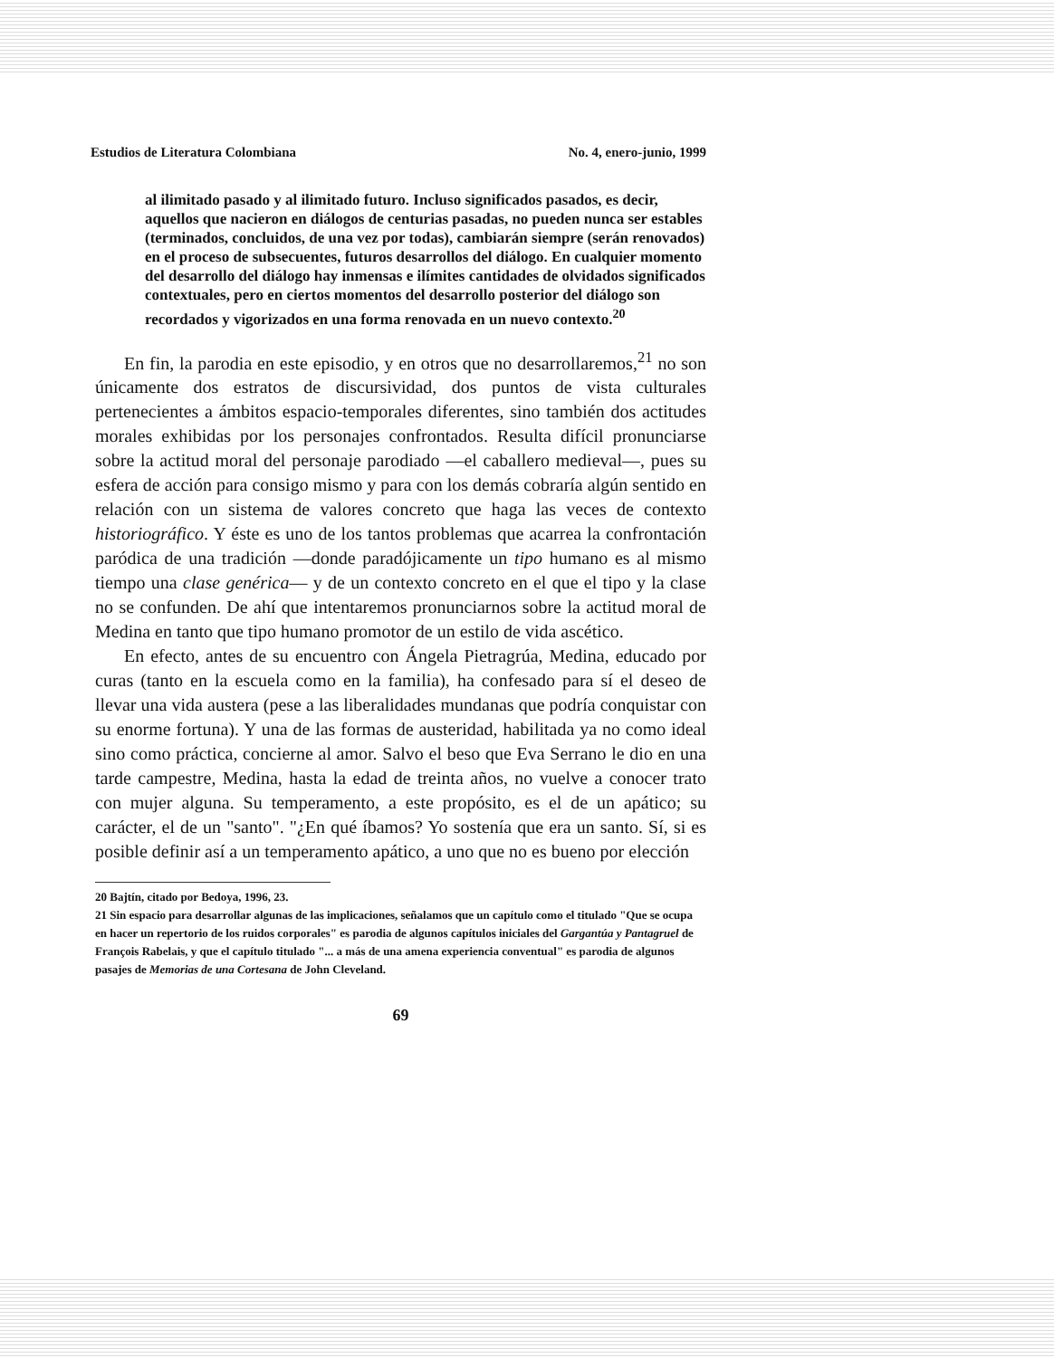Estudios de Literatura Colombiana No. 4, enero-junio, 1999
al ilimitado pasado y al ilimitado futuro. Incluso significados pasados, es decir, aquellos que nacieron en diálogos de centurias pasadas, no pueden nunca ser estables (terminados, concluidos, de una vez por todas), cambiarán siempre (serán renovados) en el proceso de subsecuentes, futuros desarrollos del diálogo. En cualquier momento del desarrollo del diálogo hay inmensas e ilímites cantidades de olvidados significados contextuales, pero en ciertos momentos del desarrollo posterior del diálogo son recordados y vigorizados en una forma renovada en un nuevo contexto.<sup>20</sup>
En fin, la parodia en este episodio, y en otros que no desarrollaremos,<sup>21</sup> no son únicamente dos estratos de discursividad, dos puntos de vista culturales pertenecientes a ámbitos espacio-temporales diferentes, sino también dos actitudes morales exhibidas por los personajes confrontados. Resulta difícil pronunciarse sobre la actitud moral del personaje parodiado —el caballero medieval—, pues su esfera de acción para consigo mismo y para con los demás cobraría algún sentido en relación con un sistema de valores concreto que haga las veces de contexto historiográfico. Y éste es uno de los tantos problemas que acarrea la confrontación paródica de una tradición —donde paradójicamente un tipo humano es al mismo tiempo una clase genérica— y de un contexto concreto en el que el tipo y la clase no se confunden. De ahí que intentaremos pronunciarnos sobre la actitud moral de Medina en tanto que tipo humano promotor de un estilo de vida ascético.
En efecto, antes de su encuentro con Ángela Pietragrúa, Medina, educado por curas (tanto en la escuela como en la familia), ha confesado para sí el deseo de llevar una vida austera (pese a las liberalidades mundanas que podría conquistar con su enorme fortuna). Y una de las formas de austeridad, habilitada ya no como ideal sino como práctica, concierne al amor. Salvo el beso que Eva Serrano le dio en una tarde campestre, Medina, hasta la edad de treinta años, no vuelve a conocer trato con mujer alguna. Su temperamento, a este propósito, es el de un apático; su carácter, el de un "santo". "¿En qué íbamos? Yo sostenía que era un santo. Sí, si es posible definir así a un temperamento apático, a uno que no es bueno por elección
20 Bajtín, citado por Bedoya, 1996, 23.
21 Sin espacio para desarrollar algunas de las implicaciones, señalamos que un capítulo como el titulado "Que se ocupa en hacer un repertorio de los ruidos corporales" es parodia de algunos capítulos iniciales del Gargantúa y Pantagruel de François Rabelais, y que el capítulo titulado "... a más de una amena experiencia conventual" es parodia de algunos pasajes de Memorias de una Cortesana de John Cleveland.
69